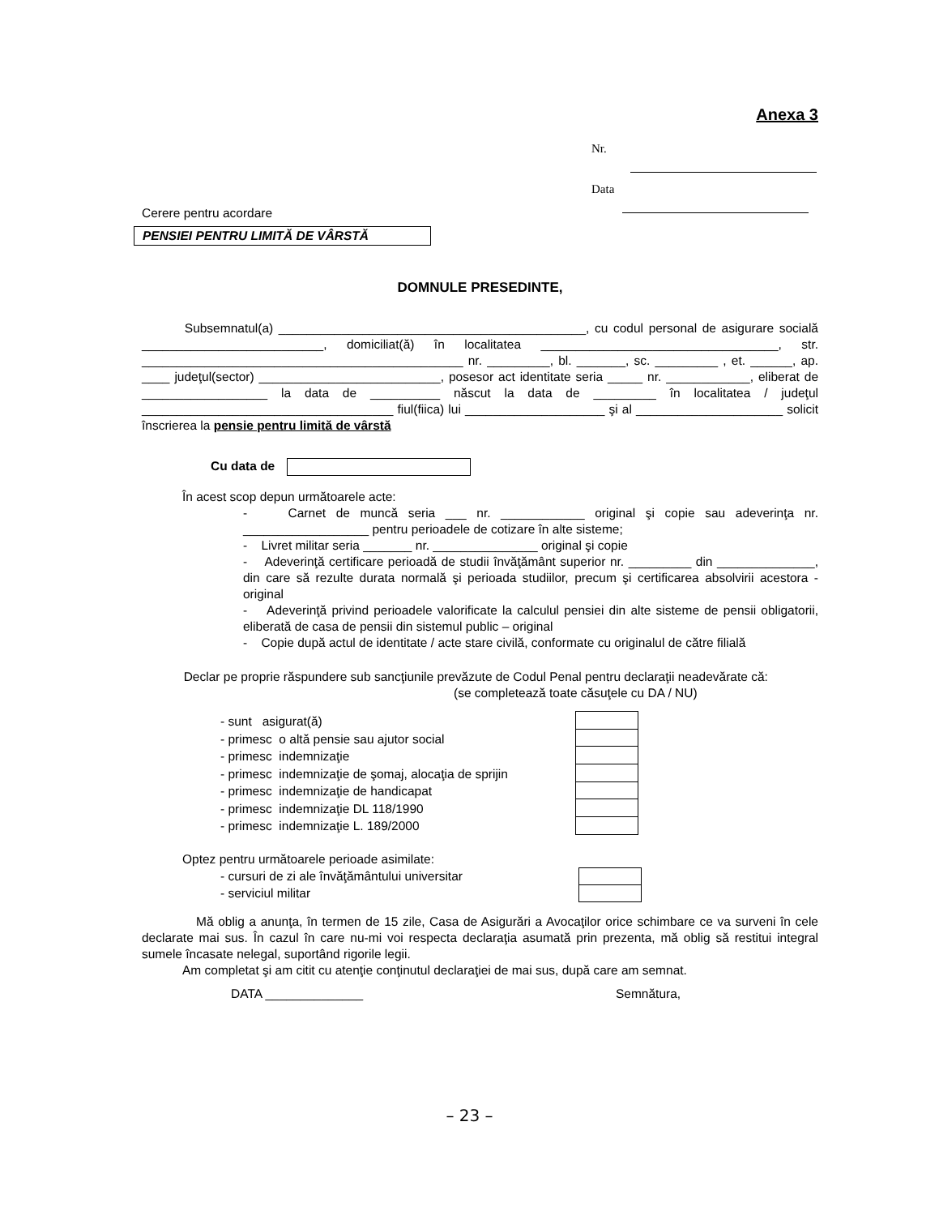Anexa 3
Nr.
Data
Cerere pentru acordare
PENSIEI PENTRU LIMITĂ DE VÂRSTĂ
DOMNULE PRESEDINTE,
Subsemnatul(a) ____________________________________________, cu codul personal de asigurare socială __________________________, domiciliat(ă) în localitatea __________________________________, str. ______________________________________________ nr. _________, bl. _______, sc. _________ , et. ______, ap. ____ judeţul(sector) __________________________, posesor act identitate seria _____ nr. ____________, eliberat de __________________ la data de __________ născut la data de _________ în localitatea / judeţul ____________________________________ fiul(fiica) lui ____________________ şi al _____________________ solicit înscrierea la pensie pentru limită de vârstă
Cu data de
În acest scop depun următoarele acte:
- Carnet de muncă seria ___ nr. ____________ original şi copie sau adeverinţa nr. __________________ pentru perioadele de cotizare în alte sisteme;
- Livret militar seria _______ nr. _______________ original şi copie
- Adeverinţă certificare perioadă de studii învăţământ superior nr. _________ din ______________, din care să rezulte durata normală şi perioada studiilor, precum şi certificarea absolvirii acestora - original
- Adeverinţă privind perioadele valorificate la calculul pensiei din alte sisteme de pensii obligatorii, eliberată de casa de pensii din sistemul public – original
- Copie după actul de identitate / acte stare civilă, conformate cu originalul de către filială
Declar pe proprie răspundere sub sancţiunile prevăzute de Codul Penal pentru declaraţii neadevărate că:
(se completează toate căsuţele cu DA / NU)
- sunt asigurat(ă)
- primesc o altă pensie sau ajutor social
- primesc indemnizaţie
- primesc indemnizaţie de şomaj, alocaţia de sprijin
- primesc indemnizaţie de handicapat
- primesc indemnizaţie DL 118/1990
- primesc indemnizaţie L. 189/2000
Optez pentru următoarele perioade asimilate:
- cursuri de zi ale învăţământului universitar
- serviciul militar
Mă oblig a anunţa, în termen de 15 zile, Casa de Asigurări a Avocaţilor orice schimbare ce va surveni în cele declarate mai sus. În cazul în care nu-mi voi respecta declaraţia asumată prin prezenta, mă oblig să restitui integral sumele încasate nelegal, suportând rigorile legii.
Am completat şi am citit cu atenţie conţinutul declaraţiei de mai sus, după care am semnat.
DATA ______________ Semnătura,
– 23 –